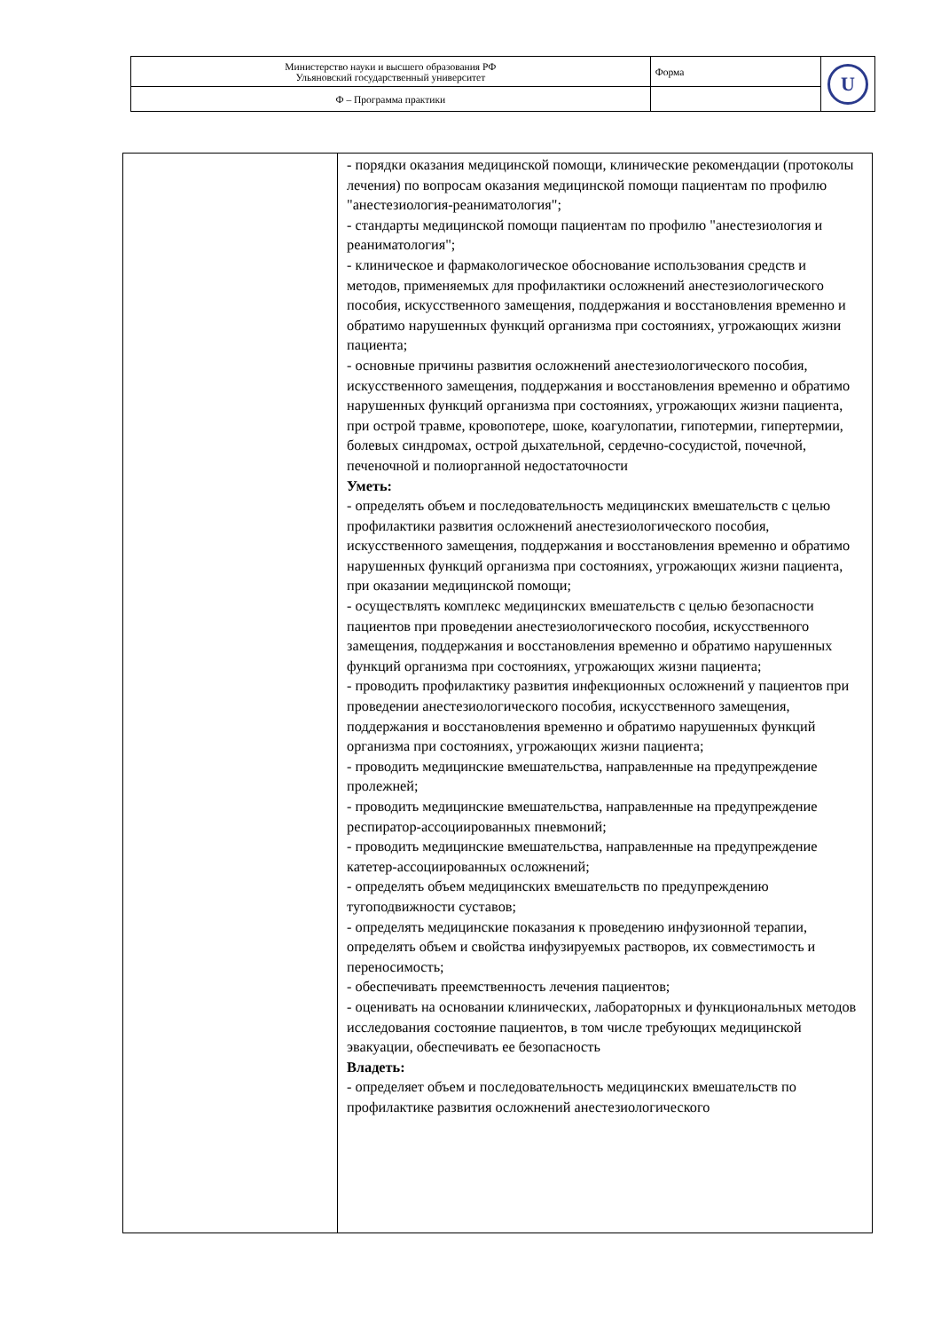| Министерство науки и высшего образования РФ Ульяновский государственный университет | Форма | U |
| Ф – Программа практики | | |
| | - порядки оказания медицинской помощи, клинические рекомендации (протоколы лечения) по вопросам оказания медицинской помощи пациентам по профилю "анестезиология-реаниматология"; - стандарты медицинской помощи пациентам по профилю "анестезиология и реаниматология"; - клиническое и фармакологическое обоснование использования средств и методов, применяемых для профилактики осложнений анестезиологического пособия, искусственного замещения, поддержания и восстановления временно и обратимо нарушенных функций организма при состояниях, угрожающих жизни пациента; - основные причины развития осложнений анестезиологического пособия, искусственного замещения, поддержания и восстановления временно и обратимо нарушенных функций организма при состояниях, угрожающих жизни пациента, при острой травме, кровопотере, шоке, коагулопатии, гипотермии, гипертермии, болевых синдромах, острой дыхательной, сердечно-сосудистой, почечной, печеночной и полиорганной недостаточности Уметь: - определять объем и последовательность медицинских вмешательств с целью профилактики развития осложнений анестезиологического пособия, искусственного замещения, поддержания и восстановления временно и обратимо нарушенных функций организма при состояниях, угрожающих жизни пациента, при оказании медицинской помощи; - осуществлять комплекс медицинских вмешательств с целью безопасности пациентов при проведении анестезиологического пособия, искусственного замещения, поддержания и восстановления временно и обратимо нарушенных функций организма при состояниях, угрожающих жизни пациента; - проводить профилактику развития инфекционных осложнений у пациентов при проведении анестезиологического пособия, искусственного замещения, поддержания и восстановления временно и обратимо нарушенных функций организма при состояниях, угрожающих жизни пациента; - проводить медицинские вмешательства, направленные на предупреждение пролежней; - проводить медицинские вмешательства, направленные на предупреждение респиратор-ассоциированных пневмоний; - проводить медицинские вмешательства, направленные на предупреждение катетер-ассоциированных осложнений; - определять объем медицинских вмешательств по предупреждению тугоподвижности суставов; - определять медицинские показания к проведению инфузионной терапии, определять объем и свойства инфузируемых растворов, их совместимость и переносимость; - обеспечивать преемственность лечения пациентов; - оценивать на основании клинических, лабораторных и функциональных методов исследования состояние пациентов, в том числе требующих медицинской эвакуации, обеспечивать ее безопасность Владеть: - определяет объем и последовательность медицинских вмешательств по профилактике развития осложнений анестезиологического |